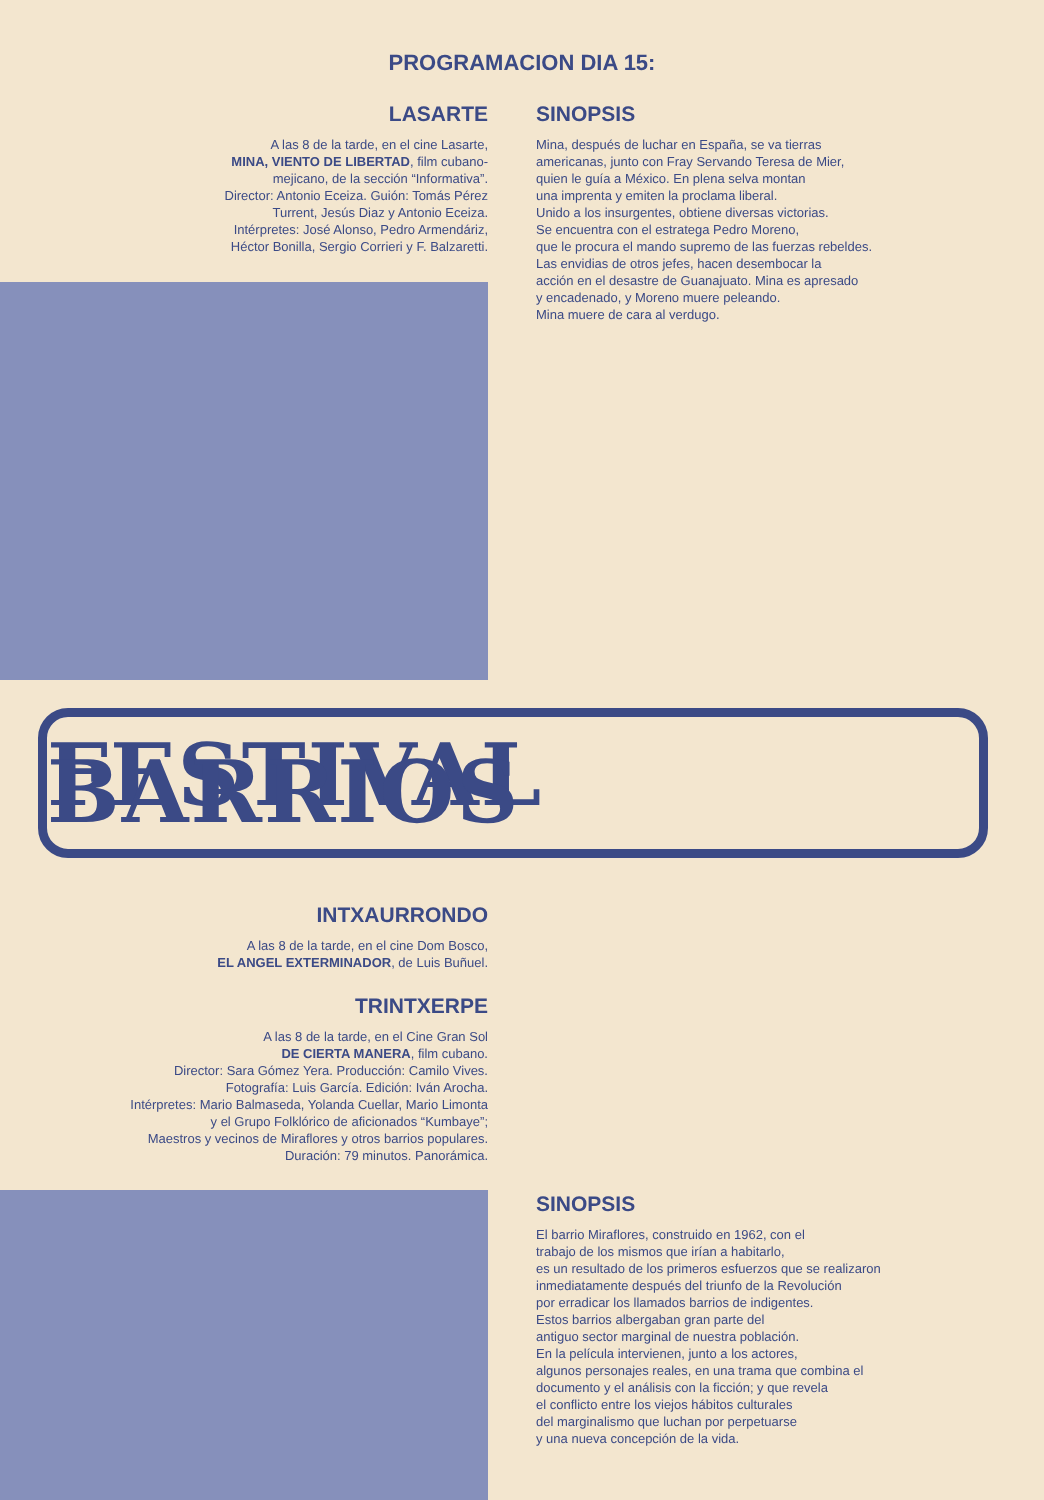PROGRAMACION DIA 15:
LASARTE
A las 8 de la tarde, en el cine Lasarte,
MINA, VIENTO DE LIBERTAD, film cubano-
mejicano, de la sección “Informativa”.
Director: Antonio Eceiza. Guión: Tomás Pérez
Turrent, Jesús Diaz y Antonio Eceiza.
Intérpretes: José Alonso, Pedro Armendáriz,
Héctor Bonilla, Sergio Corrieri y F. Balzaretti.
SINOPSIS
Mina, después de luchar en España, se va tierras
americanas, junto con Fray Servando Teresa de Mier,
quien le guía a México. En plena selva montan
una imprenta y emiten la proclama liberal.
Unido a los insurgentes, obtiene diversas victorias.
Se encuentra con el estratega Pedro Moreno,
que le procura el mando supremo de las fuerzas rebeldes.
Las envidias de otros jefes, hacen desembocar la
acción en el desastre de Guanajuato. Mina es apresado
y encadenado, y Moreno muere peleando.
Mina muere de cara al verdugo.
FESTIVAL BARRIOS
INTXAURRONDO
A las 8 de la tarde, en el cine Dom Bosco,
EL ANGEL EXTERMINADOR, de Luis Buñuel.
TRINTXERPE
A las 8 de la tarde, en el Cine Gran Sol
DE CIERTA MANERA, film cubano.
Director: Sara Gómez Yera. Producción: Camilo Vives.
Fotografía: Luis García. Edición: Iván Arocha.
Intérpretes: Mario Balmaseda, Yolanda Cuellar, Mario Limonta
y el Grupo Folklórico de aficionados “Kumbaye”;
Maestros y vecinos de Miraflores y otros barrios populares.
Duración: 79 minutos. Panorámica.
SINOPSIS
El barrio Miraflores, construido en 1962, con el
trabajo de los mismos que irían a habitarlo,
es un resultado de los primeros esfuerzos que se realizaron
inmediatamente después del triunfo de la Revolución
por erradicar los llamados barrios de indigentes.
Estos barrios albergaban gran parte del
antiguo sector marginal de nuestra población.
En la película intervienen, junto a los actores,
algunos personajes reales, en una trama que combina el
documento y el análisis con la ficción; y que revela
el conflicto entre los viejos hábitos culturales
del marginalismo que luchan por perpetuarse
y una nueva concepción de la vida.